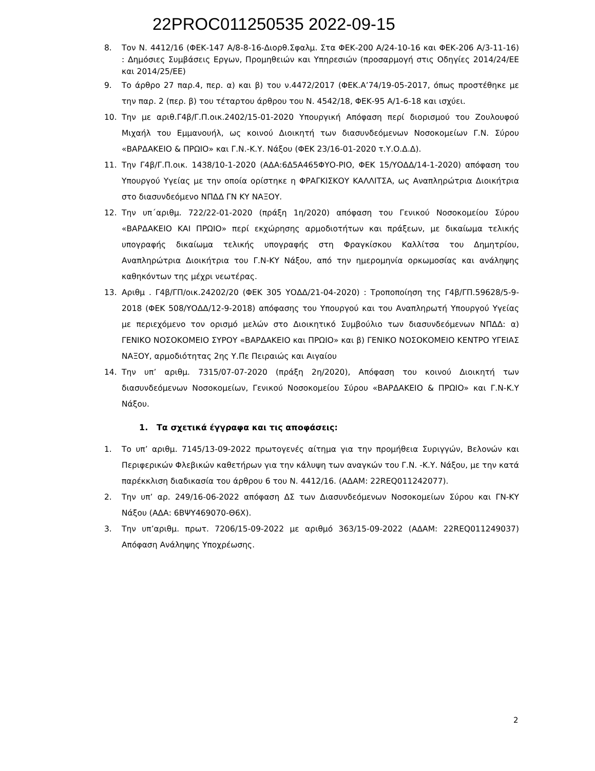22PROC011250535 2022-09-15
8. Τον Ν. 4412/16 (ΦΕΚ-147 Α/8-8-16-Διορθ.Σφαλμ. Στα ΦΕΚ-200 Α/24-10-16 και ΦΕΚ-206 Α/3-11-16) : Δημόσιες Συμβάσεις Εργων, Προμηθειών και Υπηρεσιών (προσαρμογή στις Οδηγίες 2014/24/ΕΕ και 2014/25/ΕΕ)
9. Το άρθρο 27 παρ.4, περ. α) και β) του ν.4472/2017 (ΦΕΚ.Α’74/19-05-2017, όπως προστέθηκε με την παρ. 2 (περ. β) του τέταρτου άρθρου του Ν. 4542/18, ΦΕΚ-95 Α/1-6-18 και ισχύει.
10. Την με αριθ.Γ4β/Γ.Π.οικ.2402/15-01-2020 Υπουργική Απόφαση περί διορισμού του Ζουλουφού Μιχαήλ του Εμμανουήλ, ως κοινού Διοικητή των διασυνδεόμενων Νοσοκομείων Γ.Ν. Σύρου «ΒΑΡΔΑΚΕΙΟ & ΠΡΩΙΟ» και Γ.Ν.-Κ.Υ. Νάξου (ΦΕΚ 23/16-01-2020 τ.Υ.Ο.Δ.Δ).
11. Την Γ4β/Γ.Π.οικ. 1438/10-1-2020 (ΑΔΑ:6Δ5Α465ΦΥΟ-ΡΙΟ, ΦΕΚ 15/ΥΟΔΔ/14-1-2020) απόφαση του Υπουργού Υγείας με την οποία ορίστηκε η ΦΡΑΓΚΙΣΚΟΥ ΚΑΛΛΙΤΣΑ, ως Αναπληρώτρια Διοικήτρια στο διασυνδεόμενο ΝΠΔΔ ΓΝ ΚΥ ΝΑΞΟΥ.
12. Την υπ΄αριθμ. 722/22-01-2020 (πράξη 1η/2020) απόφαση του Γενικού Νοσοκομείου Σύρου «ΒΑΡΔΑΚΕΙΟ ΚΑΙ ΠΡΩΙΟ» περί εκχώρησης αρμοδιοτήτων και πράξεων, με δικαίωμα τελικής υπογραφής δικαίωμα τελικής υπογραφής στη Φραγκίσκου Καλλίτσα του Δημητρίου, Αναπληρώτρια Διοικήτρια του Γ.Ν-ΚΥ Νάξου, από την ημερομηνία ορκωμοσίας και ανάληψης καθηκόντων της μέχρι νεωτέρας.
13. Αριθμ . Γ4β/ΓΠ/οικ.24202/20 (ΦΕΚ 305 ΥΟΔΔ/21-04-2020) : Τροποποίηση της Γ4β/ΓΠ.59628/5-9-2018 (ΦΕΚ 508/ΥΟΔΔ/12-9-2018) απόφασης του Υπουργού και του Αναπληρωτή Υπουργού Υγείας με περιεχόμενο τον ορισμό μελών στο Διοικητικό Συμβούλιο των διασυνδεόμενων ΝΠΔΔ: α) ΓΕΝΙΚΟ ΝΟΣΟΚΟΜΕΙΟ ΣΥΡΟΥ «ΒΑΡΔΑΚΕΙΟ και ΠΡΩΙΟ» και β) ΓΕΝΙΚΟ ΝΟΣΟΚΟΜΕΙΟ ΚΕΝΤΡΟ ΥΓΕΙΑΣ ΝΑΞΟΥ, αρμοδιότητας 2ης Υ.Πε Πειραιώς και Αιγαίου
14. Την υπ’ αριθμ. 7315/07-07-2020 (πράξη 2η/2020), Απόφαση του κοινού Διοικητή των διασυνδεόμενων Νοσοκομείων, Γενικού Νοσοκομείου Σύρου «ΒΑΡΔΑΚΕΙΟ & ΠΡΩΙΟ» και Γ.Ν-Κ.Υ Νάξου.
1. Τα σχετικά έγγραφα και τις αποφάσεις:
1. Το υπ’ αριθμ. 7145/13-09-2022 πρωτογενές αίτημα για την προμήθεια Συριγγών, Βελονών και Περιφερικών Φλεβικών καθετήρων για την κάλυψη των αναγκών του Γ.Ν. -Κ.Υ. Νάξου, με την κατά παρέκκλιση διαδικασία του άρθρου 6 του Ν. 4412/16. (ΑΔΑΜ: 22REQ011242077).
2. Την υπ’ αρ. 249/16-06-2022 απόφαση ΔΣ των Διασυνδεόμενων Νοσοκομείων Σύρου και ΓΝ-ΚΥ Νάξου (ΑΔΑ: 6ΒΨΥ469070-Θ6Χ).
3. Την υπ’αριθμ. πρωτ. 7206/15-09-2022 με αριθμό 363/15-09-2022 (ΑΔΑΜ: 22REQ011249037) Απόφαση Ανάληψης Υποχρέωσης.
2